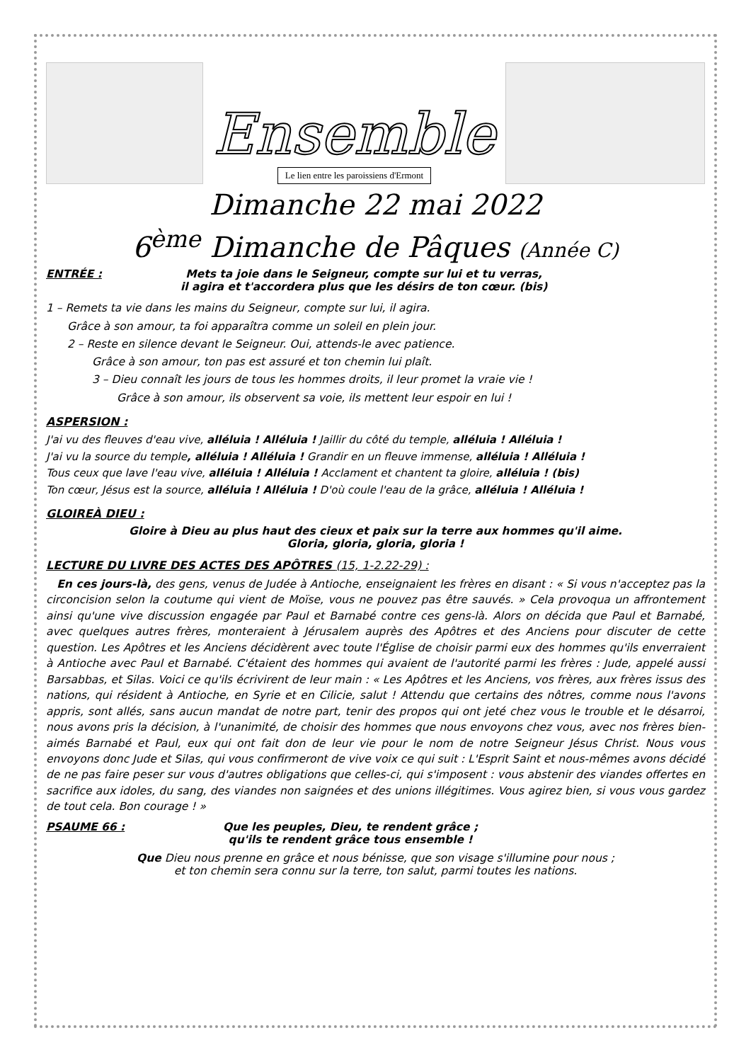Ensemble
Le lien entre les paroissiens d'Ermont
Dimanche 22 mai 2022
6<sup>ème</sup> Dimanche de Pâques (Année C)
ENTRÉE : Mets ta joie dans le Seigneur, compte sur lui et tu verras,
il agira et t'accordera plus que les désirs de ton cœur. (bis)
1 – Remets ta vie dans les mains du Seigneur, compte sur lui, il agira.
Grâce à son amour, ta foi apparaîtra comme un soleil en plein jour.
2 – Reste en silence devant le Seigneur. Oui, attends-le avec patience.
Grâce à son amour, ton pas est assuré et ton chemin lui plaît.
3 – Dieu connaît les jours de tous les hommes droits, il leur promet la vraie vie !
Grâce à son amour, ils observent sa voie, ils mettent leur espoir en lui !
ASPERSION :
J'ai vu des fleuves d'eau vive, alléluia ! Alléluia ! Jaillir du côté du temple, alléluia ! Alléluia !
J'ai vu la source du temple, alléluia ! Alléluia ! Grandir en un fleuve immense, alléluia ! Alléluia !
Tous ceux que lave l'eau vive, alléluia ! Alléluia ! Acclament et chantent ta gloire, alléluia ! (bis)
Ton cœur, Jésus est la source, alléluia ! Alléluia ! D'où coule l'eau de la grâce, alléluia ! Alléluia !
GLOIREÀ DIEU :
Gloire à Dieu au plus haut des cieux et paix sur la terre aux hommes qu'il aime.
Gloria, gloria, gloria, gloria !
LECTURE DU LIVRE DES ACTES DES APÔTRES (15, 1-2.22-29) :
En ces jours-là, des gens, venus de Judée à Antioche, enseignaient les frères en disant : « Si vous n'acceptez pas la circoncision selon la coutume qui vient de Moïse, vous ne pouvez pas être sauvés. » Cela provoqua un affrontement ainsi qu'une vive discussion engagée par Paul et Barnabé contre ces gens-là. Alors on décida que Paul et Barnabé, avec quelques autres frères, monteraient à Jérusalem auprès des Apôtres et des Anciens pour discuter de cette question. Les Apôtres et les Anciens décidèrent avec toute l'Église de choisir parmi eux des hommes qu'ils enverraient à Antioche avec Paul et Barnabé. C'étaient des hommes qui avaient de l'autorité parmi les frères : Jude, appelé aussi Barsabbas, et Silas. Voici ce qu'ils écrivirent de leur main : « Les Apôtres et les Anciens, vos frères, aux frères issus des nations, qui résident à Antioche, en Syrie et en Cilicie, salut ! Attendu que certains des nôtres, comme nous l'avons appris, sont allés, sans aucun mandat de notre part, tenir des propos qui ont jeté chez vous le trouble et le désarroi, nous avons pris la décision, à l'unanimité, de choisir des hommes que nous envoyons chez vous, avec nos frères bien-aimés Barnabé et Paul, eux qui ont fait don de leur vie pour le nom de notre Seigneur Jésus Christ. Nous vous envoyons donc Jude et Silas, qui vous confirmeront de vive voix ce qui suit : L'Esprit Saint et nous-mêmes avons décidé de ne pas faire peser sur vous d'autres obligations que celles-ci, qui s'imposent : vous abstenir des viandes offertes en sacrifice aux idoles, du sang, des viandes non saignées et des unions illégitimes. Vous agirez bien, si vous vous gardez de tout cela. Bon courage ! »
PSAUME 66 : Que les peuples, Dieu, te rendent grâce ;
qu'ils te rendent grâce tous ensemble !
Que Dieu nous prenne en grâce et nous bénisse, que son visage s'illumine pour nous ;
et ton chemin sera connu sur la terre, ton salut, parmi toutes les nations.